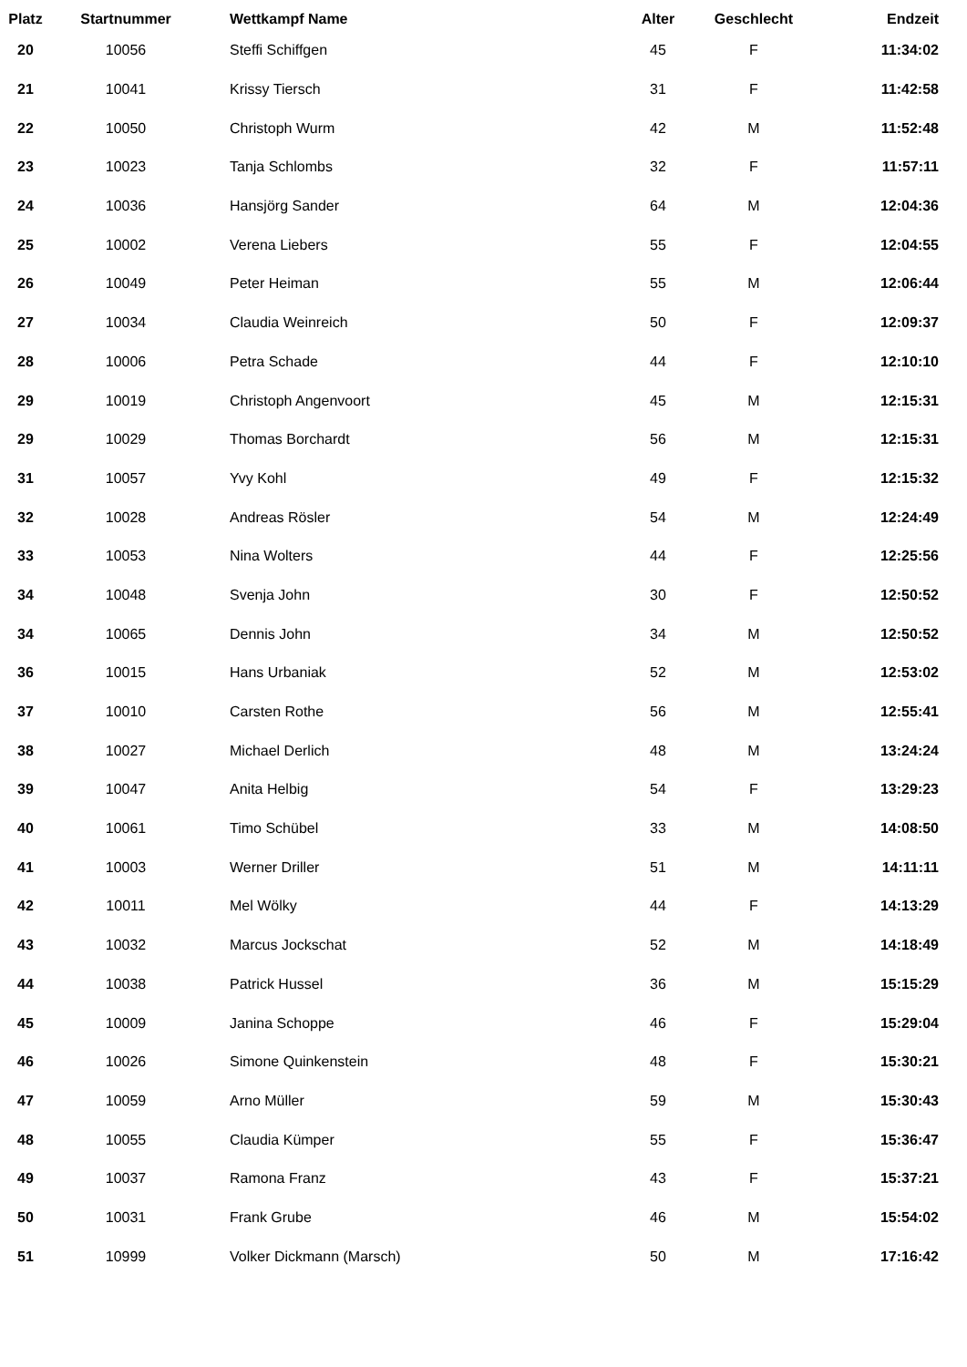| Platz | Startnummer | Wettkampf Name | Alter | Geschlecht | Endzeit |
| --- | --- | --- | --- | --- | --- |
| 20 | 10056 | Steffi Schiffgen | 45 | F | 11:34:02 |
| 21 | 10041 | Krissy Tiersch | 31 | F | 11:42:58 |
| 22 | 10050 | Christoph Wurm | 42 | M | 11:52:48 |
| 23 | 10023 | Tanja Schlombs | 32 | F | 11:57:11 |
| 24 | 10036 | Hansjörg Sander | 64 | M | 12:04:36 |
| 25 | 10002 | Verena Liebers | 55 | F | 12:04:55 |
| 26 | 10049 | Peter Heiman | 55 | M | 12:06:44 |
| 27 | 10034 | Claudia Weinreich | 50 | F | 12:09:37 |
| 28 | 10006 | Petra Schade | 44 | F | 12:10:10 |
| 29 | 10019 | Christoph Angenvoort | 45 | M | 12:15:31 |
| 29 | 10029 | Thomas Borchardt | 56 | M | 12:15:31 |
| 31 | 10057 | Yvy Kohl | 49 | F | 12:15:32 |
| 32 | 10028 | Andreas Rösler | 54 | M | 12:24:49 |
| 33 | 10053 | Nina Wolters | 44 | F | 12:25:56 |
| 34 | 10048 | Svenja John | 30 | F | 12:50:52 |
| 34 | 10065 | Dennis John | 34 | M | 12:50:52 |
| 36 | 10015 | Hans Urbaniak | 52 | M | 12:53:02 |
| 37 | 10010 | Carsten Rothe | 56 | M | 12:55:41 |
| 38 | 10027 | Michael Derlich | 48 | M | 13:24:24 |
| 39 | 10047 | Anita Helbig | 54 | F | 13:29:23 |
| 40 | 10061 | Timo Schübel | 33 | M | 14:08:50 |
| 41 | 10003 | Werner Driller | 51 | M | 14:11:11 |
| 42 | 10011 | Mel Wölky | 44 | F | 14:13:29 |
| 43 | 10032 | Marcus Jockschat | 52 | M | 14:18:49 |
| 44 | 10038 | Patrick Hussel | 36 | M | 15:15:29 |
| 45 | 10009 | Janina Schoppe | 46 | F | 15:29:04 |
| 46 | 10026 | Simone Quinkenstein | 48 | F | 15:30:21 |
| 47 | 10059 | Arno Müller | 59 | M | 15:30:43 |
| 48 | 10055 | Claudia Kümper | 55 | F | 15:36:47 |
| 49 | 10037 | Ramona Franz | 43 | F | 15:37:21 |
| 50 | 10031 | Frank Grube | 46 | M | 15:54:02 |
| 51 | 10999 | Volker Dickmann (Marsch) | 50 | M | 17:16:42 |